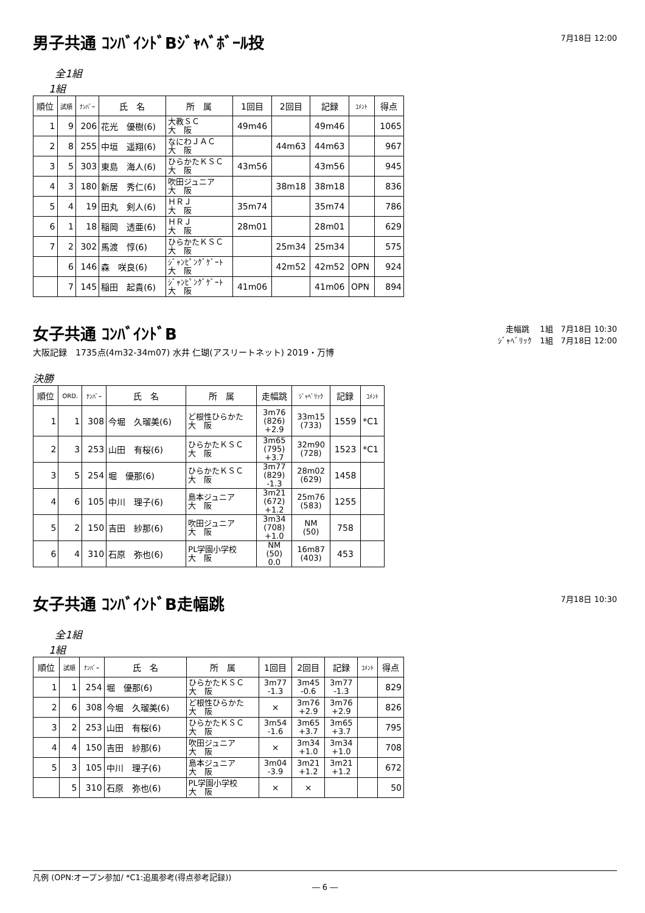男子共通 ｺﾝﾊﾞｲﾝﾄﾞBｼﾞｬﾍﾞﾎﾞｰﾙ投
7月18日 12:00
全1組
1組
| 順位 | 試順 | ﾅﾝﾊﾞｰ | 氏 名 | 所 属 | 1回目 | 2回目 | 記録 | ｺﾒﾝﾄ | 得点 |
| --- | --- | --- | --- | --- | --- | --- | --- | --- | --- |
| 1 | 9 | 206 | 花光 優樹(6) | 大教ＳＣ 大 阪 | 49m46 | | 49m46 | | 1065 |
| 2 | 8 | 255 | 中垣 遥翔(6) | なにわＪＡＣ 大 阪 | | 44m63 | 44m63 | | 967 |
| 3 | 5 | 303 | 東島 海人(6) | ひらかたＫＳＣ 大 阪 | 43m56 | | 43m56 | | 945 |
| 4 | 3 | 180 | 新居 秀仁(6) | 吹田ジュニア 大 阪 | | 38m18 | 38m18 | | 836 |
| 5 | 4 | 19 | 田丸 剣人(6) | ＨＲＪ 大 阪 | 35m74 | | 35m74 | | 786 |
| 6 | 1 | 18 | 稲岡 透亜(6) | ＨＲＪ 大 阪 | 28m01 | | 28m01 | | 629 |
| 7 | 2 | 302 | 馬渡 惇(6) | ひらかたＫＳＣ 大 阪 | | 25m34 | 25m34 | | 575 |
| | 6 | 146 | 森 咲良(6) | ｼﾞｬﾝﾋﾟﾝｸﾞｹﾞｰﾄ 大 阪 | | 42m52 | 42m52 | OPN | 924 |
| | 7 | 145 | 稲田 起貴(6) | ｼﾞｬﾝﾋﾟﾝｸﾞｹﾞｰﾄ 大 阪 | 41m06 | | 41m06 | OPN | 894 |
女子共通 ｺﾝﾊﾞｲﾝﾄﾞB
走幅跳　 1組　7月18日 10:30
ｼﾞｬﾍﾞﾘｯｸ　1組　7月18日 12:00
大阪記録　1735点(4m32-34m07) 水井 仁瑚(アスリートネット) 2019・万博
決勝
| 順位 | ORD. | ﾅﾝﾊﾞｰ | 氏 名 | 所 属 | 走幅跳 | ｼﾞｬﾍﾞﾘｯｸ | 記録 | ｺﾒﾝﾄ |
| --- | --- | --- | --- | --- | --- | --- | --- | --- |
| 1 | 1 | 308 | 今堀 久瑠美(6) | ど根性ひらかた 大 阪 | 3m76 (826) +2.9 | 33m15 (733) | 1559 | *C1 |
| 2 | 3 | 253 | 山田 有桜(6) | ひらかたＫＳＣ 大 阪 | 3m65 (795) +3.7 | 32m90 (728) | 1523 | *C1 |
| 3 | 5 | 254 | 堀 優那(6) | ひらかたＫＳＣ 大 阪 | 3m77 (829) -1.3 | 28m02 (629) | 1458 | |
| 4 | 6 | 105 | 中川 理子(6) | 島本ジュニア 大 阪 | 3m21 (672) +1.2 | 25m76 (583) | 1255 | |
| 5 | 2 | 150 | 吉田 紗那(6) | 吹田ジュニア 大 阪 | 3m34 (708) +1.0 | NM (50) | 758 | |
| 6 | 4 | 310 | 石原 弥也(6) | PL学園小学校 大 阪 | NM (50) 0.0 | 16m87 (403) | 453 | |
女子共通 ｺﾝﾊﾞｲﾝﾄﾞB走幅跳
7月18日 10:30
全1組
1組
| 順位 | 試順 | ﾅﾝﾊﾞｰ | 氏 名 | 所 属 | 1回目 | 2回目 | 記録 | ｺﾒﾝﾄ | 得点 |
| --- | --- | --- | --- | --- | --- | --- | --- | --- | --- |
| 1 | 1 | 254 | 堀 優那(6) | ひらかたＫＳＣ 大 阪 | 3m77 -1.3 | 3m45 -0.6 | 3m77 -1.3 | | 829 |
| 2 | 6 | 308 | 今堀 久瑠美(6) | ど根性ひらかた 大 阪 | × | 3m76 +2.9 | 3m76 +2.9 | | 826 |
| 3 | 2 | 253 | 山田 有桜(6) | ひらかたＫＳＣ 大 阪 | 3m54 -1.6 | 3m65 +3.7 | 3m65 +3.7 | | 795 |
| 4 | 4 | 150 | 吉田 紗那(6) | 吹田ジュニア 大 阪 | × | 3m34 +1.0 | 3m34 +1.0 | | 708 |
| 5 | 3 | 105 | 中川 理子(6) | 島本ジュニア 大 阪 | 3m04 -3.9 | 3m21 +1.2 | 3m21 +1.2 | | 672 |
| | 5 | 310 | 石原 弥也(6) | PL学園小学校 大 阪 | × | × | | | 50 |
凡例 (OPN:オープン参加/ *C1:追風参考(得点参考記録))
― 6 ―